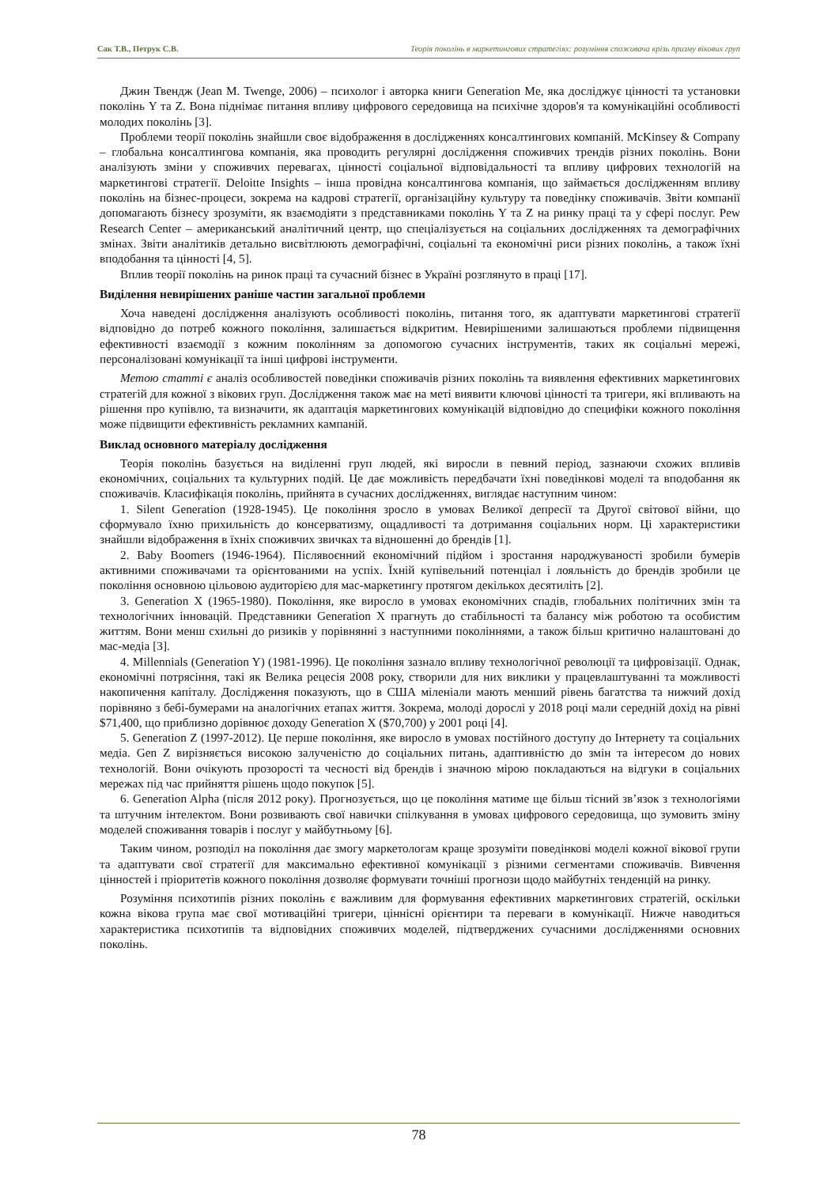Сак Т.В., Петрук С.В. Теорія поколінь в маркетингових стратегіях: розуміння споживача крізь призму вікових груп
Джин Твендж (Jean M. Twenge, 2006) – психолог і авторка книги Generation Me, яка досліджує цінності та установки поколінь Y та Z. Вона піднімає питання впливу цифрового середовища на психічне здоров'я та комунікаційні особливості молодих поколінь [3].
Проблеми теорії поколінь знайшли своє відображення в дослідженнях консалтингових компаній. McKinsey & Company – глобальна консалтингова компанія, яка проводить регулярні дослідження споживчих трендів різних поколінь. Вони аналізують зміни у споживчих перевагах, цінності соціальної відповідальності та впливу цифрових технологій на маркетингові стратегії. Deloitte Insights – інша провідна консалтингова компанія, що займається дослідженням впливу поколінь на бізнес-процеси, зокрема на кадрові стратегії, організаційну культуру та поведінку споживачів. Звіти компанії допомагають бізнесу зрозуміти, як взаємодіяти з представниками поколінь Y та Z на ринку праці та у сфері послуг. Pew Research Center – американський аналітичний центр, що спеціалізується на соціальних дослідженнях та демографічних змінах. Звіти аналітиків детально висвітлюють демографічні, соціальні та економічні риси різних поколінь, а також їхні вподобання та цінності [4, 5].
Вплив теорії поколінь на ринок праці та сучасний бізнес в Україні розглянуто в праці [17].
Виділення невирішених раніше частин загальної проблеми
Хоча наведені дослідження аналізують особливості поколінь, питання того, як адаптувати маркетингові стратегії відповідно до потреб кожного покоління, залишається відкритим. Невирішеними залишаються проблеми підвищення ефективності взаємодії з кожним поколінням за допомогою сучасних інструментів, таких як соціальні мережі, персоналізовані комунікації та інші цифрові інструменти.
Метою статті є аналіз особливостей поведінки споживачів різних поколінь та виявлення ефективних маркетингових стратегій для кожної з вікових груп. Дослідження також має на меті виявити ключові цінності та тригери, які впливають на рішення про купівлю, та визначити, як адаптація маркетингових комунікацій відповідно до специфіки кожного покоління може підвищити ефективність рекламних кампаній.
Виклад основного матеріалу дослідження
Теорія поколінь базується на виділенні груп людей, які виросли в певний період, зазнаючи схожих впливів економічних, соціальних та культурних подій. Це дає можливість передбачати їхні поведінкові моделі та вподобання як споживачів. Класифікація поколінь, прийнята в сучасних дослідженнях, виглядає наступним чином:
1. Silent Generation (1928-1945). Це покоління зросло в умовах Великої депресії та Другої світової війни, що сформувало їхню прихильність до консерватизму, ощадливості та дотримання соціальних норм. Ці характеристики знайшли відображення в їхніх споживчих звичках та відношенні до брендів [1].
2. Baby Boomers (1946-1964). Післявоєнний економічний підйом і зростання народжуваності зробили бумерів активними споживачами та орієнтованими на успіх. Їхній купівельний потенціал і лояльність до брендів зробили це покоління основною цільовою аудиторією для мас-маркетингу протягом декількох десятиліть [2].
3. Generation X (1965-1980). Покоління, яке виросло в умовах економічних спадів, глобальних політичних змін та технологічних інновацій. Представники Generation X прагнуть до стабільності та балансу між роботою та особистим життям. Вони менш схильні до ризиків у порівнянні з наступними поколіннями, а також більш критично налаштовані до мас-медіа [3].
4. Millennials (Generation Y) (1981-1996). Це покоління зазнало впливу технологічної революції та цифровізації. Однак, економічні потрясіння, такі як Велика рецесія 2008 року, створили для них виклики у працевлаштуванні та можливості накопичення капіталу. Дослідження показують, що в США міленіали мають менший рівень багатства та нижчий дохід порівняно з бебі-бумерами на аналогічних етапах життя. Зокрема, молоді дорослі у 2018 році мали середній дохід на рівні $71,400, що приблизно дорівнює доходу Generation X ($70,700) у 2001 році [4].
5. Generation Z (1997-2012). Це перше покоління, яке виросло в умовах постійного доступу до Інтернету та соціальних медіа. Gen Z вирізняється високою залученістю до соціальних питань, адаптивністю до змін та інтересом до нових технологій. Вони очікують прозорості та чесності від брендів і значною мірою покладаються на відгуки в соціальних мережах під час прийняття рішень щодо покупок [5].
6. Generation Alpha (після 2012 року). Прогнозується, що це покоління матиме ще більш тісний зв’язок з технологіями та штучним інтелектом. Вони розвивають свої навички спілкування в умовах цифрового середовища, що зумовить зміну моделей споживання товарів і послуг у майбутньому [6].
Таким чином, розподіл на покоління дає змогу маркетологам краще зрозуміти поведінкові моделі кожної вікової групи та адаптувати свої стратегії для максимально ефективної комунікації з різними сегментами споживачів. Вивчення цінностей і пріоритетів кожного покоління дозволяє формувати точніші прогнози щодо майбутніх тенденцій на ринку.
Розуміння психотипів різних поколінь є важливим для формування ефективних маркетингових стратегій, оскільки кожна вікова група має свої мотиваційні тригери, ціннісні орієнтири та переваги в комунікації. Нижче наводиться характеристика психотипів та відповідних споживчих моделей, підтверджених сучасними дослідженнями основних поколінь.
78